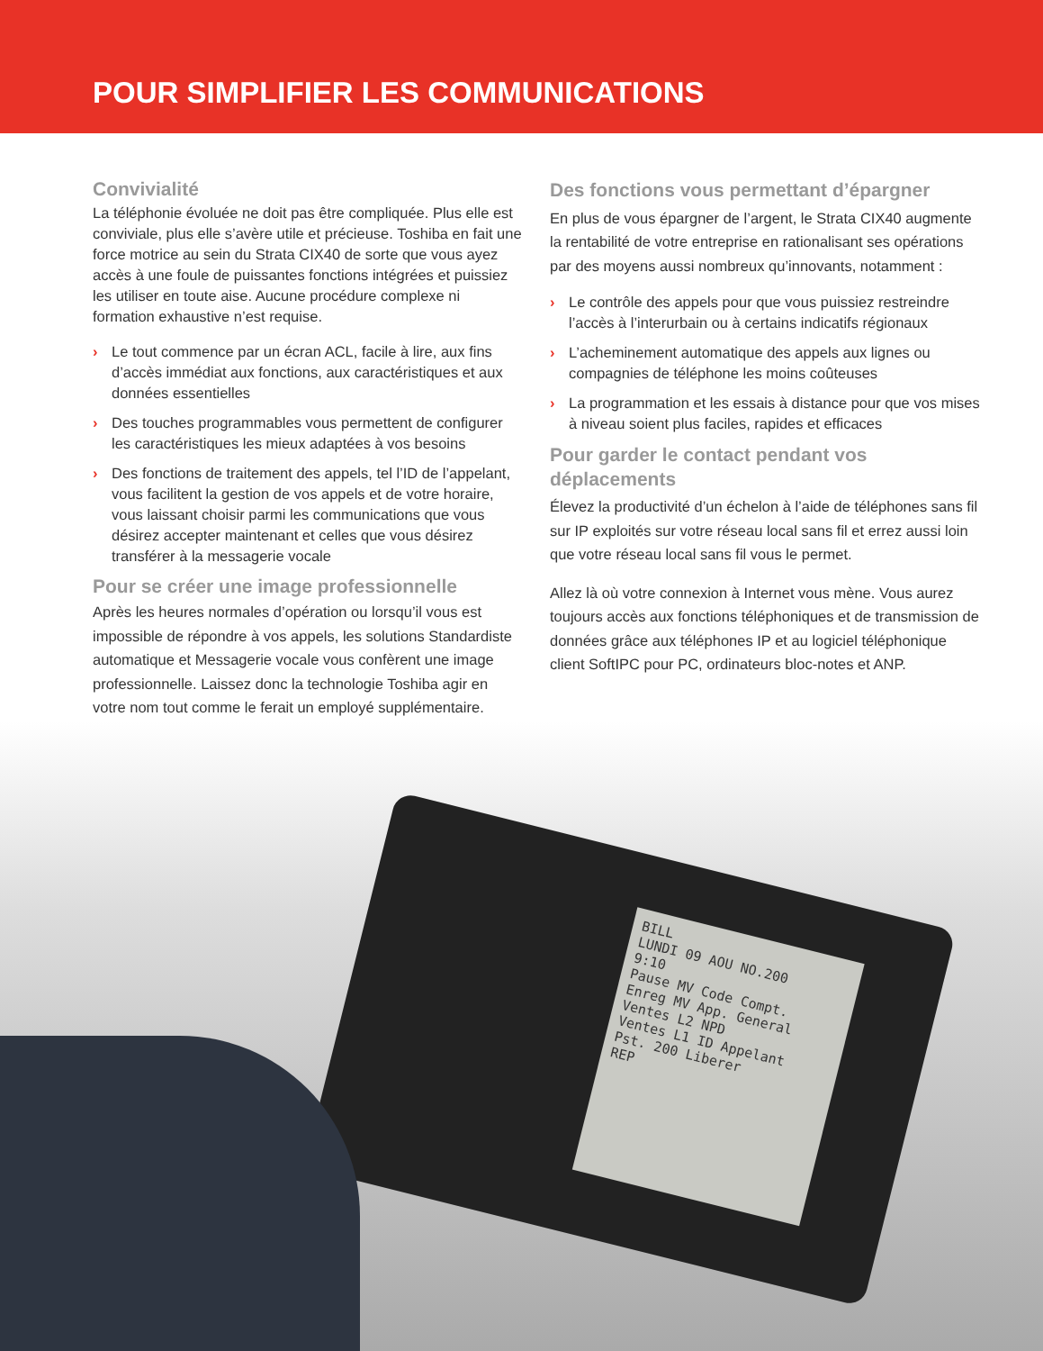POUR SIMPLIFIER LES COMMUNICATIONS
Convivialité
La téléphonie évoluée ne doit pas être compliquée. Plus elle est conviviale, plus elle s’avère utile et précieuse. Toshiba en fait une force motrice au sein du Strata CIX40 de sorte que vous ayez accès à une foule de puissantes fonctions intégrées et puissiez les utiliser en toute aise. Aucune procédure complexe ni formation exhaustive n’est requise.
› Le tout commence par un écran ACL, facile à lire, aux fins d’accès immédiat aux fonctions, aux caractéristiques et aux données essentielles
› Des touches programmables vous permettent de configurer les caractéristiques les mieux adaptées à vos besoins
› Des fonctions de traitement des appels, tel l’ID de l’appelant, vous facilitent la gestion de vos appels et de votre horaire, vous laissant choisir parmi les communications que vous désirez accepter maintenant et celles que vous désirez transférer à la messagerie vocale
Pour se créer une image professionnelle
Après les heures normales d’opération ou lorsqu’il vous est impossible de répondre à vos appels, les solutions Standardiste automatique et Messagerie vocale vous confèrent une image professionnelle. Laissez donc la technologie Toshiba agir en votre nom tout comme le ferait un employé supplémentaire.
Des fonctions vous permettant d’épargner
En plus de vous épargner de l’argent, le Strata CIX40 augmente la rentabilité de votre entreprise en rationalisant ses opérations par des moyens aussi nombreux qu’innovants, notamment :
› Le contrôle des appels pour que vous puissiez restreindre l’accès à l’interurbain ou à certains indicatifs régionaux
› L’acheminement automatique des appels aux lignes ou compagnies de téléphone les moins coûteuses
› La programmation et les essais à distance pour que vos mises à niveau soient plus faciles, rapides et efficaces
Pour garder le contact pendant vos déplacements
Élevez la productivité d’un échelon à l’aide de téléphones sans fil sur IP exploités sur votre réseau local sans fil et errez aussi loin que votre réseau local sans fil vous le permet.
Allez là où votre connexion à Internet vous mène. Vous aurez toujours accès aux fonctions téléphoniques et de transmission de données grâce aux téléphones IP et au logiciel téléphonique client SoftIPC pour PC, ordinateurs bloc-notes et ANP.
BILL
LUNDI 09 AOU NO.200
9:10
Pause MV Code Compt.
Enreg MV App. General
Ventes L2 NPD
Ventes L1 ID Appelant
Pst. 200 Liberer
REP